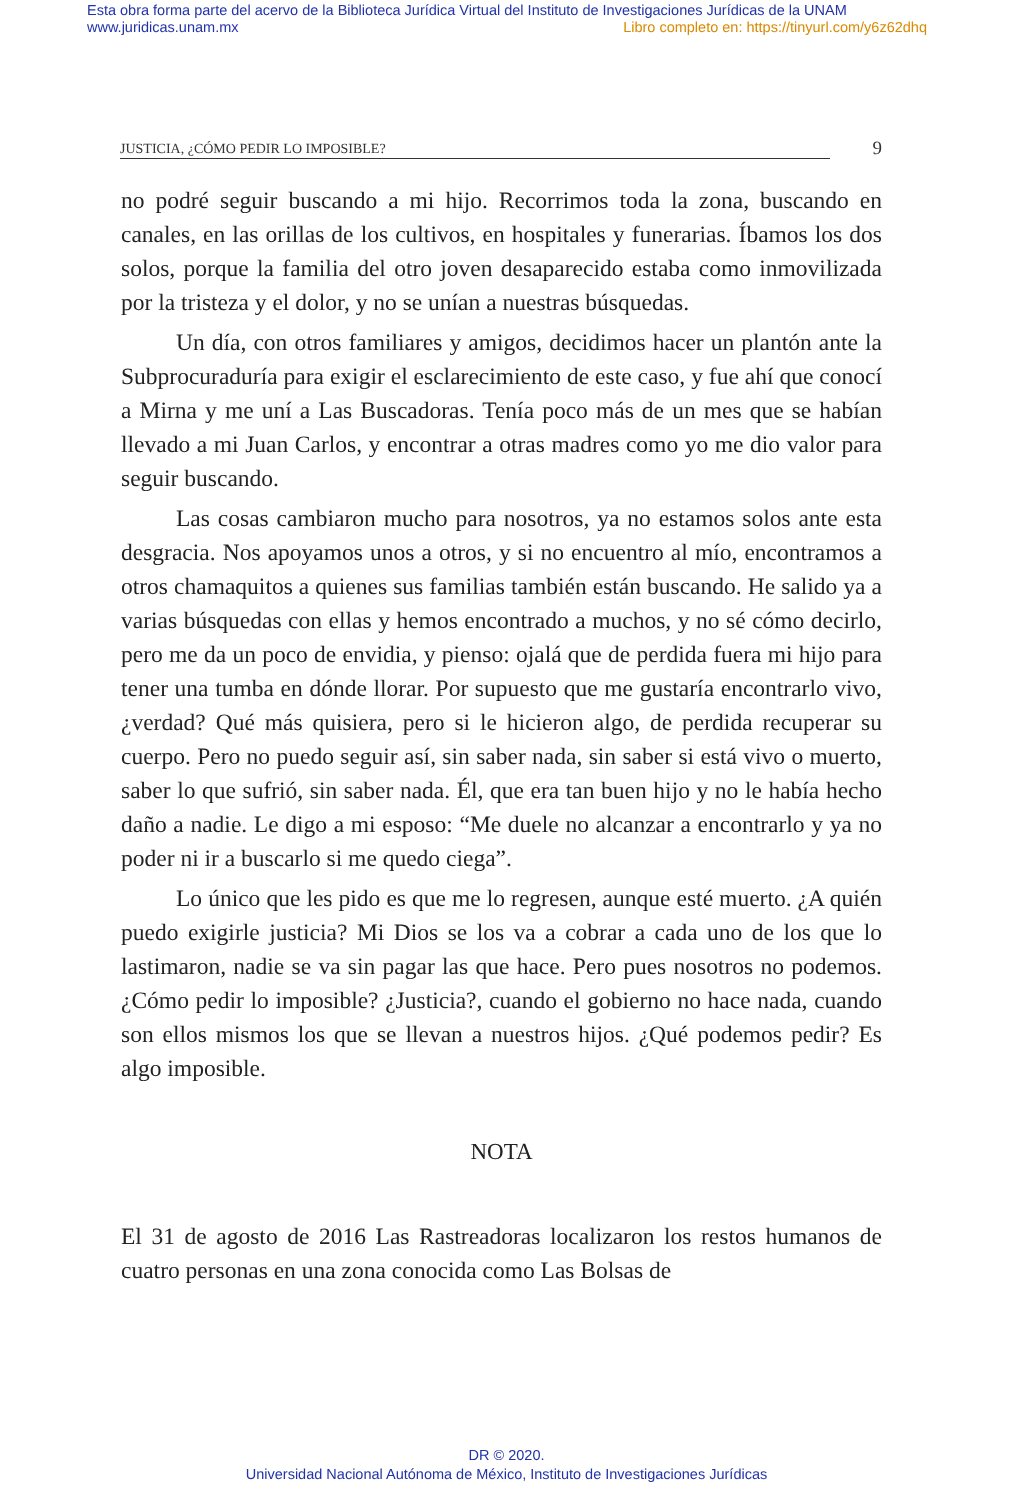Esta obra forma parte del acervo de la Biblioteca Jurídica Virtual del Instituto de Investigaciones Jurídicas de la UNAM
www.juridicas.unam.mx Libro completo en: https://tinyurl.com/y6z62dhq
JUSTICIA, ¿CÓMO PEDIR LO IMPOSIBLE? 9
no podré seguir buscando a mi hijo. Recorrimos toda la zona, buscando en canales, en las orillas de los cultivos, en hospitales y funerarias. Íbamos los dos solos, porque la familia del otro joven desaparecido estaba como inmovilizada por la tristeza y el dolor, y no se unían a nuestras búsquedas.
Un día, con otros familiares y amigos, decidimos hacer un plantón ante la Subprocuraduría para exigir el esclarecimiento de este caso, y fue ahí que conocí a Mirna y me uní a Las Buscadoras. Tenía poco más de un mes que se habían llevado a mi Juan Carlos, y encontrar a otras madres como yo me dio valor para seguir buscando.
Las cosas cambiaron mucho para nosotros, ya no estamos solos ante esta desgracia. Nos apoyamos unos a otros, y si no encuentro al mío, encontramos a otros chamaquitos a quienes sus familias también están buscando. He salido ya a varias búsquedas con ellas y hemos encontrado a muchos, y no sé cómo decirlo, pero me da un poco de envidia, y pienso: ojalá que de perdida fuera mi hijo para tener una tumba en dónde llorar. Por supuesto que me gustaría encontrarlo vivo, ¿verdad? Qué más quisiera, pero si le hicieron algo, de perdida recuperar su cuerpo. Pero no puedo seguir así, sin saber nada, sin saber si está vivo o muerto, saber lo que sufrió, sin saber nada. Él, que era tan buen hijo y no le había hecho daño a nadie. Le digo a mi esposo: “Me duele no alcanzar a encontrarlo y ya no poder ni ir a buscarlo si me quedo ciega”.
Lo único que les pido es que me lo regresen, aunque esté muerto. ¿A quién puedo exigirle justicia? Mi Dios se los va a cobrar a cada uno de los que lo lastimaron, nadie se va sin pagar las que hace. Pero pues nosotros no podemos. ¿Cómo pedir lo imposible? ¿Justicia?, cuando el gobierno no hace nada, cuando son ellos mismos los que se llevan a nuestros hijos. ¿Qué podemos pedir? Es algo imposible.
NOTA
El 31 de agosto de 2016 Las Rastreadoras localizaron los restos humanos de cuatro personas en una zona conocida como Las Bolsas de
DR © 2020.
Universidad Nacional Autónoma de México, Instituto de Investigaciones Jurídicas